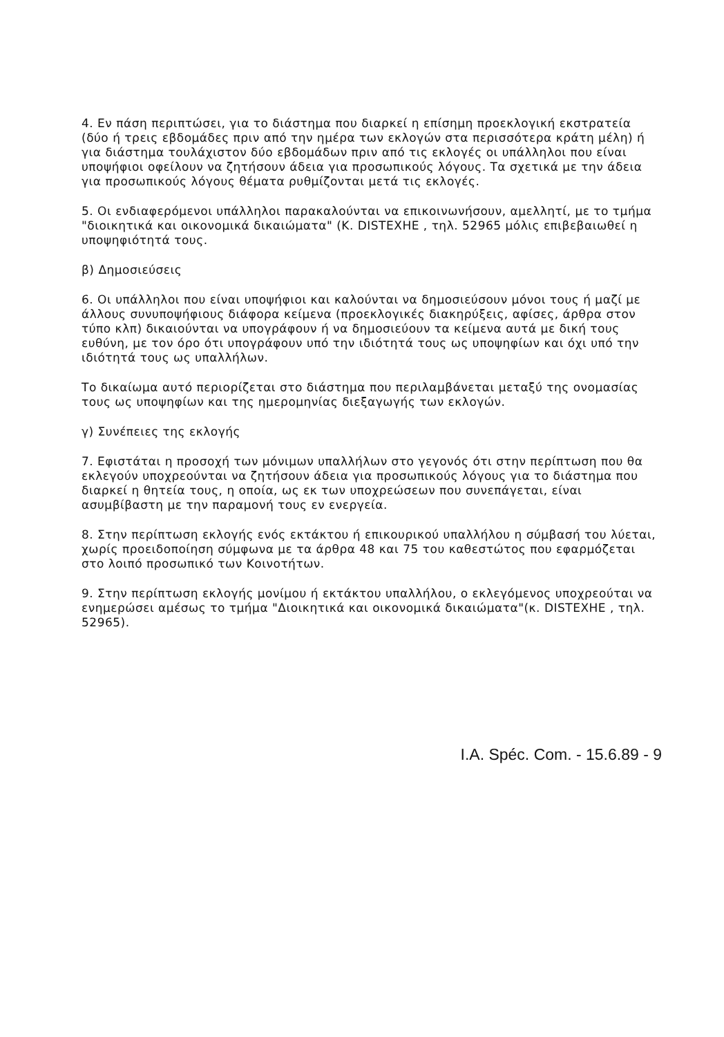4. Εν πάση περιπτώσει, για το διάστημα που διαρκεί η επίσημη προεκλογική εκστρατεία (δύο ή τρεις εβδομάδες πριν από την ημέρα των εκλογών στα περισσότερα κράτη μέλη) ή για διάστημα τουλάχιστον δύο εβδομάδων πριν από τις εκλογές οι υπάλληλοι που είναι υποψήφιοι οφείλουν να ζητήσουν άδεια για προσωπικούς λόγους. Τα σχετικά με την άδεια για προσωπικούς λόγους θέματα ρυθμίζονται μετά τις εκλογές.
5. Οι ενδιαφερόμενοι υπάλληλοι παρακαλούνται να επικοινωνήσουν, αμελλητί, με το τμήμα "διοικητικά και οικονομικά δικαιώματα" (Κ. DISTEXHE , τηλ. 52965 μόλις επιβεβαιωθεί η υποψηφιότητά τους.
β) Δημοσιεύσεις
6. Οι υπάλληλοι που είναι υποψήφιοι και καλούνται να δημοσιεύσουν μόνοι τους ή μαζί με άλλους συνυποψήφιους διάφορα κείμενα (προεκλογικές διακηρύξεις, αφίσες, άρθρα στον τύπο κλπ) δικαιούνται να υπογράφουν ή να δημοσιεύουν τα κείμενα αυτά με δική τους ευθύνη, με τον όρο ότι υπογράφουν υπό την ιδιότητά τους ως υποψηφίων και όχι υπό την ιδιότητά τους ως υπαλλήλων.
Το δικαίωμα αυτό περιορίζεται στο διάστημα που περιλαμβάνεται μεταξύ της ονομασίας τους ως υποψηφίων και της ημερομηνίας διεξαγωγής των εκλογών.
γ) Συνέπειες της εκλογής
7. Εφιστάται η προσοχή των μόνιμων υπαλλήλων στο γεγονός ότι στην περίπτωση που θα εκλεγούν υποχρεούνται να ζητήσουν άδεια για προσωπικούς λόγους για το διάστημα που διαρκεί η θητεία τους, η οποία, ως εκ των υποχρεώσεων που συνεπάγεται, είναι ασυμβίβαστη με την παραμονή τους εν ενεργεία.
8. Στην περίπτωση εκλογής ενός εκτάκτου ή επικουρικού υπαλλήλου η σύμβασή του λύεται, χωρίς προειδοποίηση σύμφωνα με τα άρθρα 48 και 75 του καθεστώτος που εφαρμόζεται στο λοιπό προσωπικό των Κοινοτήτων.
9. Στην περίπτωση εκλογής μονίμου ή εκτάκτου υπαλλήλου, ο εκλεγόμενος υποχρεούται να ενημερώσει αμέσως το τμήμα "Διοικητικά και οικονομικά δικαιώματα"(κ. DISTEXHE , τηλ. 52965).
I.A. Spéc. Com. - 15.6.89 - 9